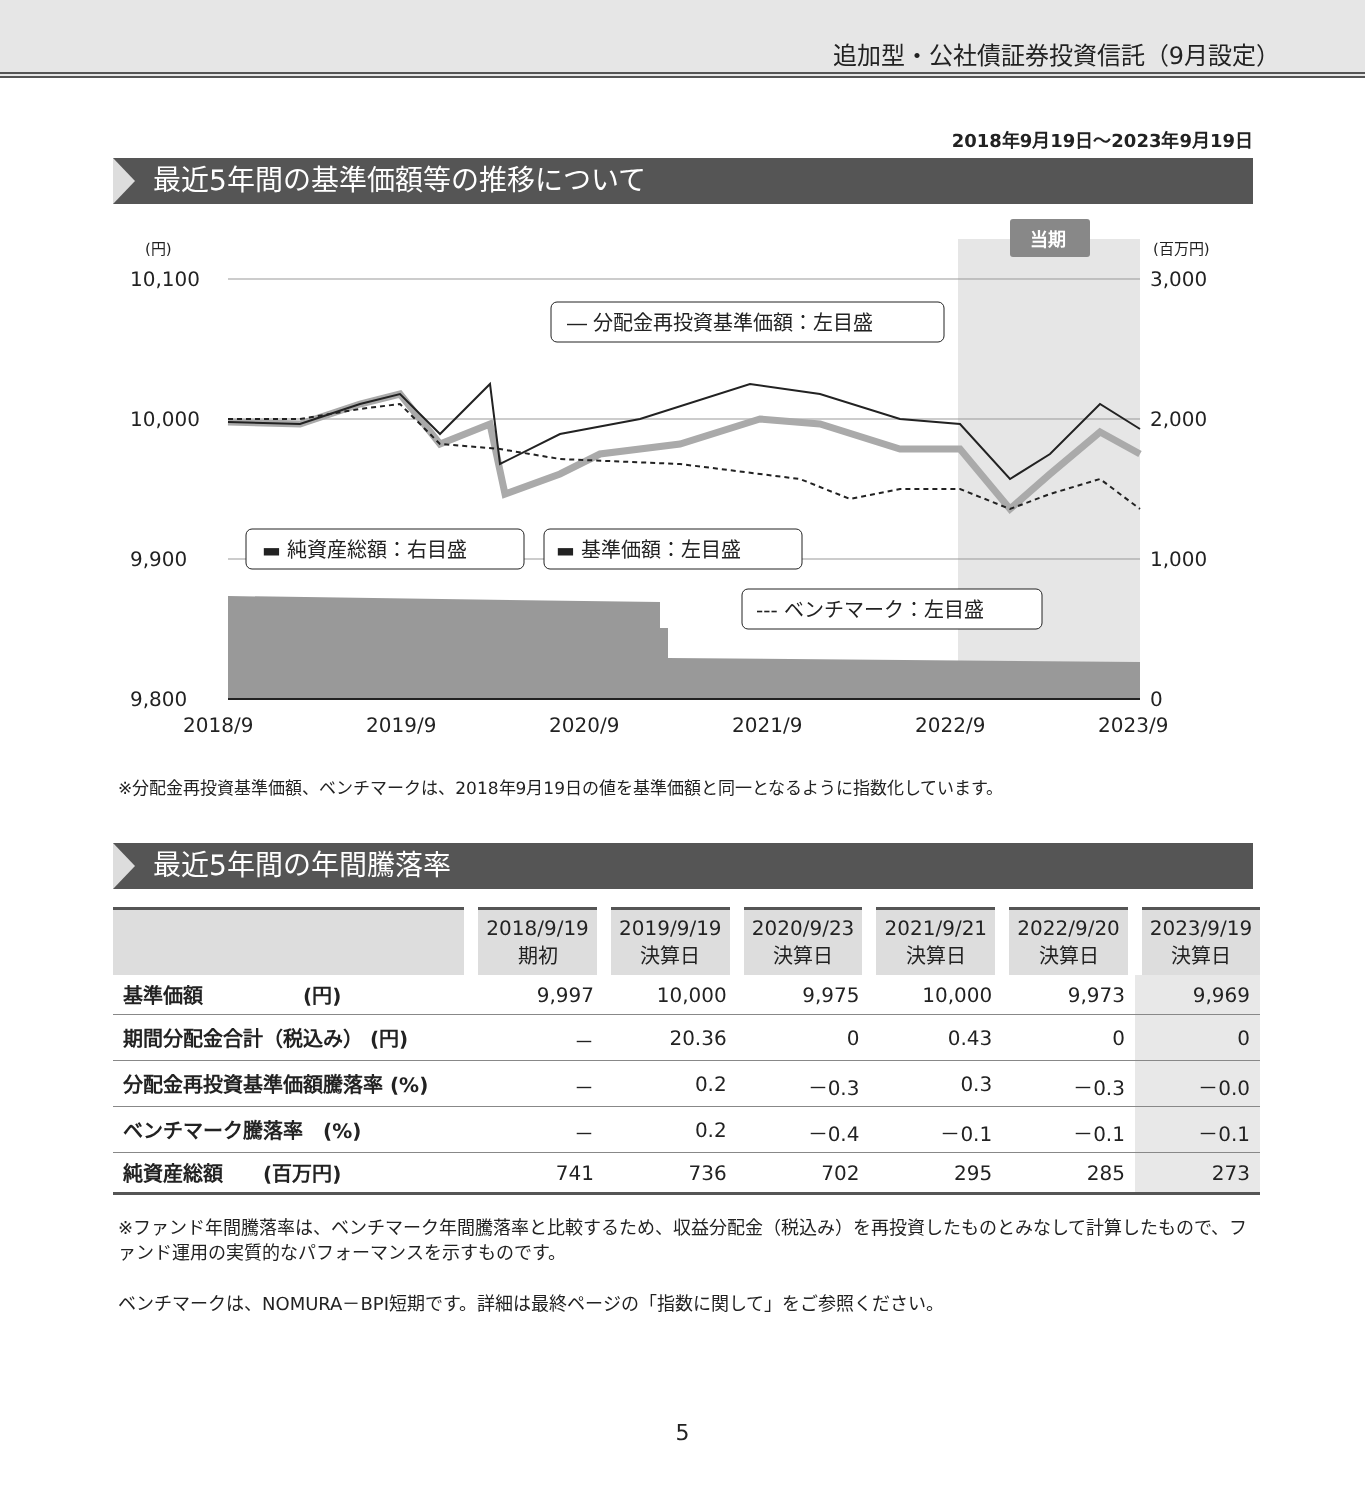追加型・公社債証券投資信託（9月設定）
2018年9月19日～2023年9月19日
最近5年間の基準価額等の推移について
当期
(円)
(百万円)
10,100
10,000
9,900
9,800
3,000
2,000
1,000
0
2018/9
2019/9
2020/9
2021/9
2022/9
2023/9
― 分配金再投資基準価額：左目盛
▬ 純資産総額：右目盛
▬ 基準価額：左目盛
--- ベンチマーク：左目盛
※分配金再投資基準価額、ベンチマークは、2018年9月19日の値を基準価額と同一となるように指数化しています。
最近5年間の年間騰落率
| | 2018/9/19 期初 | 2019/9/19 決算日 | 2020/9/23 決算日 | 2021/9/21 決算日 | 2022/9/20 決算日 | 2023/9/19 決算日 |
| --- | --- | --- | --- | --- | --- | --- |
| 基準価額 (円) | 9,997 | 10,000 | 9,975 | 10,000 | 9,973 | 9,969 |
| 期間分配金合計（税込み） (円) | － | 20.36 | 0 | 0.43 | 0 | 0 |
| 分配金再投資基準価額騰落率 (%) | － | 0.2 | －0.3 | 0.3 | －0.3 | －0.0 |
| ベンチマーク騰落率 (%) | － | 0.2 | －0.4 | －0.1 | －0.1 | －0.1 |
| 純資産総額 (百万円) | 741 | 736 | 702 | 295 | 285 | 273 |
※ファンド年間騰落率は、ベンチマーク年間騰落率と比較するため、収益分配金（税込み）を再投資したものとみなして計算したもので、ファンド運用の実質的なパフォーマンスを示すものです。
ベンチマークは、NOMURA－BPI短期です。詳細は最終ページの「指数に関して」をご参照ください。
5